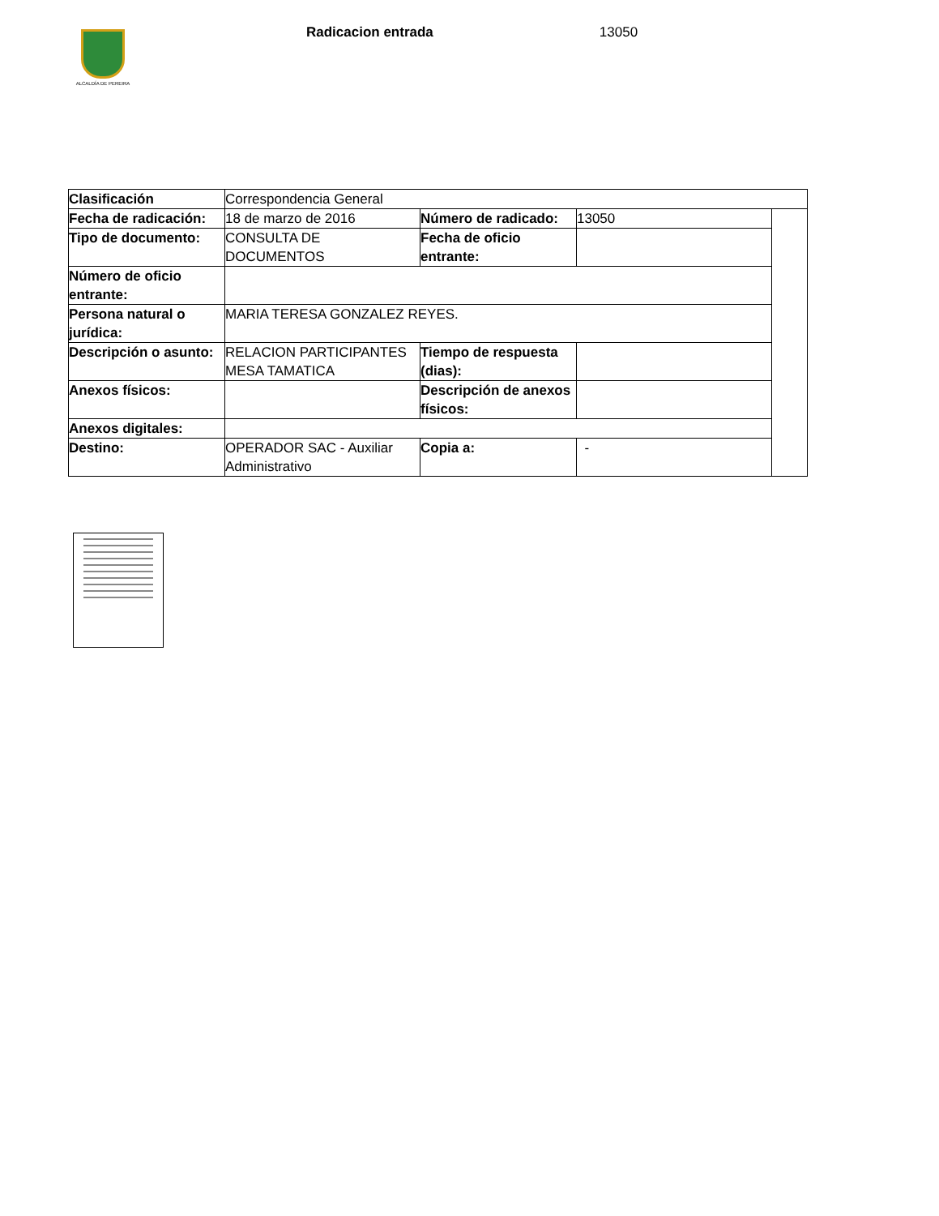ALCALDÍA DE PEREIRA
Radicacion entrada 13050
| Clasificación | Correspondencia General | | | |
| Fecha de radicación: | 18 de marzo de 2016 | Número de radicado: | 13050 | |
| Tipo de documento: | CONSULTA DE DOCUMENTOS | Fecha de oficio entrante: | | |
| Número de oficio entrante: | | | | |
| Persona natural o jurídica: | MARIA TERESA GONZALEZ REYES. | | | |
| Descripción o asunto: | RELACION PARTICIPANTES MESA TAMATICA | Tiempo de respuesta (dias): | | |
| Anexos físicos: | | Descripción de anexos físicos: | | |
| Anexos digitales: | | | | |
| Destino: | OPERADOR SAC - Auxiliar Administrativo | Copia a: | - | |